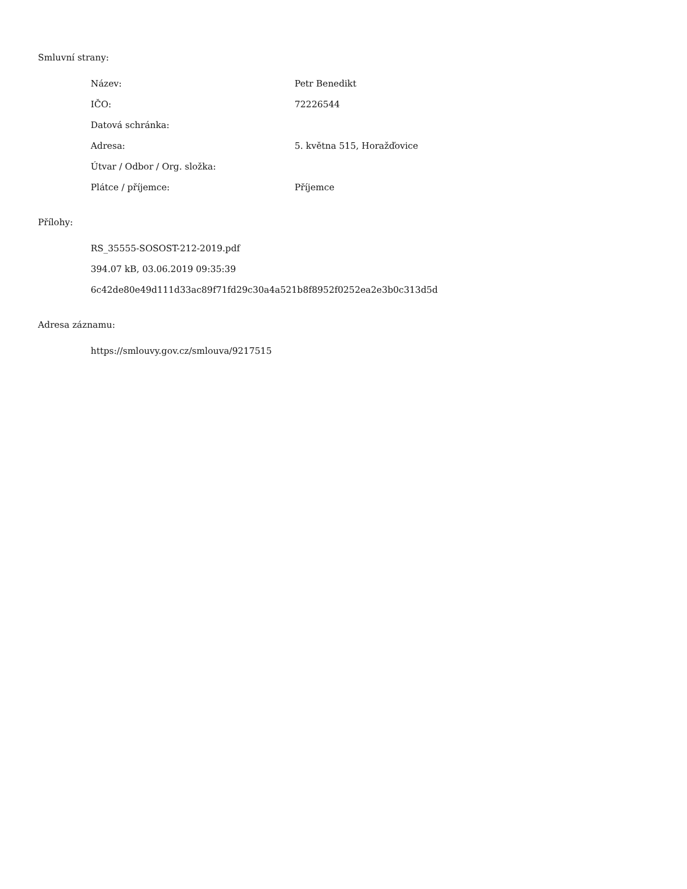Smluvní strany:
| Název: | Petr Benedikt |
| IČO: | 72226544 |
| Datová schránka: | |
| Adresa: | 5. května 515, Horažďovice |
| Útvar / Odbor / Org. složka: | |
| Plátce / příjemce: | Příjemce |
Přílohy:
RS_35555-SOSOST-212-2019.pdf
394.07 kB, 03.06.2019 09:35:39
6c42de80e49d111d33ac89f71fd29c30a4a521b8f8952f0252ea2e3b0c313d5d
Adresa záznamu:
https://smlouvy.gov.cz/smlouva/9217515